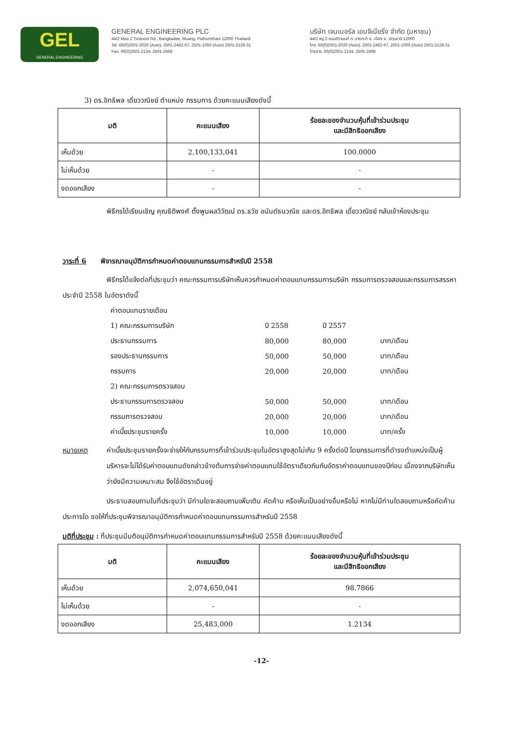GEL
GENERAL ENGINEERING
GENERAL ENGINEERING PLC
44/2 Moo 2 Tivanont Rd., Bangkadee, Muang, Pathumthani 12000 Thailand
Tel. 66(0)2501-2020 (Auto), 2501-2462-67, 2501-1055 (Auto) 2501-2128-31
Fax. 66(0)2501-2134, 2501-2468
บริษัท เจนเนอรัล เอนจิเนียริ่ง จำกัด (มหาชน)
44/2 หมู่ 2 ถนนติวานนท์ ต. บางกะดี อ. เมือง จ. ปทุมธานี 12000
โทร. 66(0)2501-2020 (Auto), 2501-2462-67, 2501-1055 (Auto) 2501-2128-31
โทรสาร. 66(0)2501-2134, 2501-2468
3) ดร.อิทธิพล เดี่ยววณิชย์ ตำแหน่ง กรรมการ ด้วยคะแนนเสียงดังนี้
| มติ | คะแนนเสียง | ร้อยละของจำนวนหุ้นที่เข้าร่วมประชุม และมีสิทธิออกเสียง |
| --- | --- | --- |
| เห็นด้วย | 2,100,133,041 | 100.0000 |
| ไม่เห็นด้วย | - | - |
| งดออกเสียง | - | - |
พิธีกรได้เรียนเชิญ คุณธิติพงศ์ ตั้งพูนผลวิวัฒน์ ดร.ธวัช อนันต์ธนวณิช และดร.อิทธิพล เดี่ยววณิชย์ กลับเข้าห้องประชุม
วาระที่ 6 พิจารณาอนุมัติการกำหนดค่าตอบแทนกรรมการสำหรับปี 2558
พิธีกรได้แจ้งต่อที่ประชุมว่า คณะกรรมการบริษัทเห็นควรกำหนดค่าตอบแทนกรรมการบริษัท กรรมการตรวจสอบและกรรมการสรรหา ประจำปี 2558 ในอัตราดังนี้
| ค่าตอบแทนรายเดือน | | | |
| 1) คณะกรรมการบริษัท | ปี 2558 | ปี 2557 | |
| ประธานกรรมการ | 80,000 | 80,000 | บาท/เดือน |
| รองประธานกรรมการ | 50,000 | 50,000 | บาท/เดือน |
| กรรมการ | 20,000 | 20,000 | บาท/เดือน |
| 2) คณะกรรมการตรวจสอบ | | | |
| ประธานกรรมการตรวจสอบ | 50,000 | 50,000 | บาท/เดือน |
| กรรมการตรวจสอบ | 20,000 | 20,000 | บาท/เดือน |
| ค่าเบี้ยประชุมรายครั้ง | 10,000 | 10,000 | บาท/ครั้ง |
หมายเหตุ ค่าเบี้ยประชุมรายครั้งจะจ่ายให้กับกรรมการที่เข้าร่วมประชุมในอัตราสูงสุดไม่เกิน 9 ครั้งต่อปี โดยกรรมการที่ดำรงตำแหน่งเป็นผู้บริหารจะไม่ได้รับค่าตอบแทนดังกล่าวข้างต้นการจ่ายค่าตอบแทนใช้อัตราเดียวกันกับอัตราค่าตอบแทนของปีก่อน เนื่องจากบริษัทเห็นว่ายังมีความเหมาะสม จึงใช้อัตราเดิมอยู่
ประธานสอบถามในที่ประชุมว่า มีท่านใดจะสอบถามเพิ่มเติม คัดค้าน หรือเห็นเป็นอย่างอื่นหรือไม่ หากไม่มีท่านใดสอบถามหรือคัดค้านประการใด ขอให้ที่ประชุมพิจารณาอนุมัติการกำหนดค่าตอบแทนกรรมการสำหรับปี 2558
มติที่ประชุม : ที่ประชุมมีมติอนุมัติการกำหนดค่าตอบแทนกรรมการสำหรับปี 2558 ด้วยคะแนนเสียงดังนี้
| มติ | คะแนนเสียง | ร้อยละของจำนวนหุ้นที่เข้าร่วมประชุม และมีสิทธิออกเสียง |
| --- | --- | --- |
| เห็นด้วย | 2,074,650,041 | 98.7866 |
| ไม่เห็นด้วย | - | - |
| งดออกเสียง | 25,483,000 | 1.2134 |
-12-